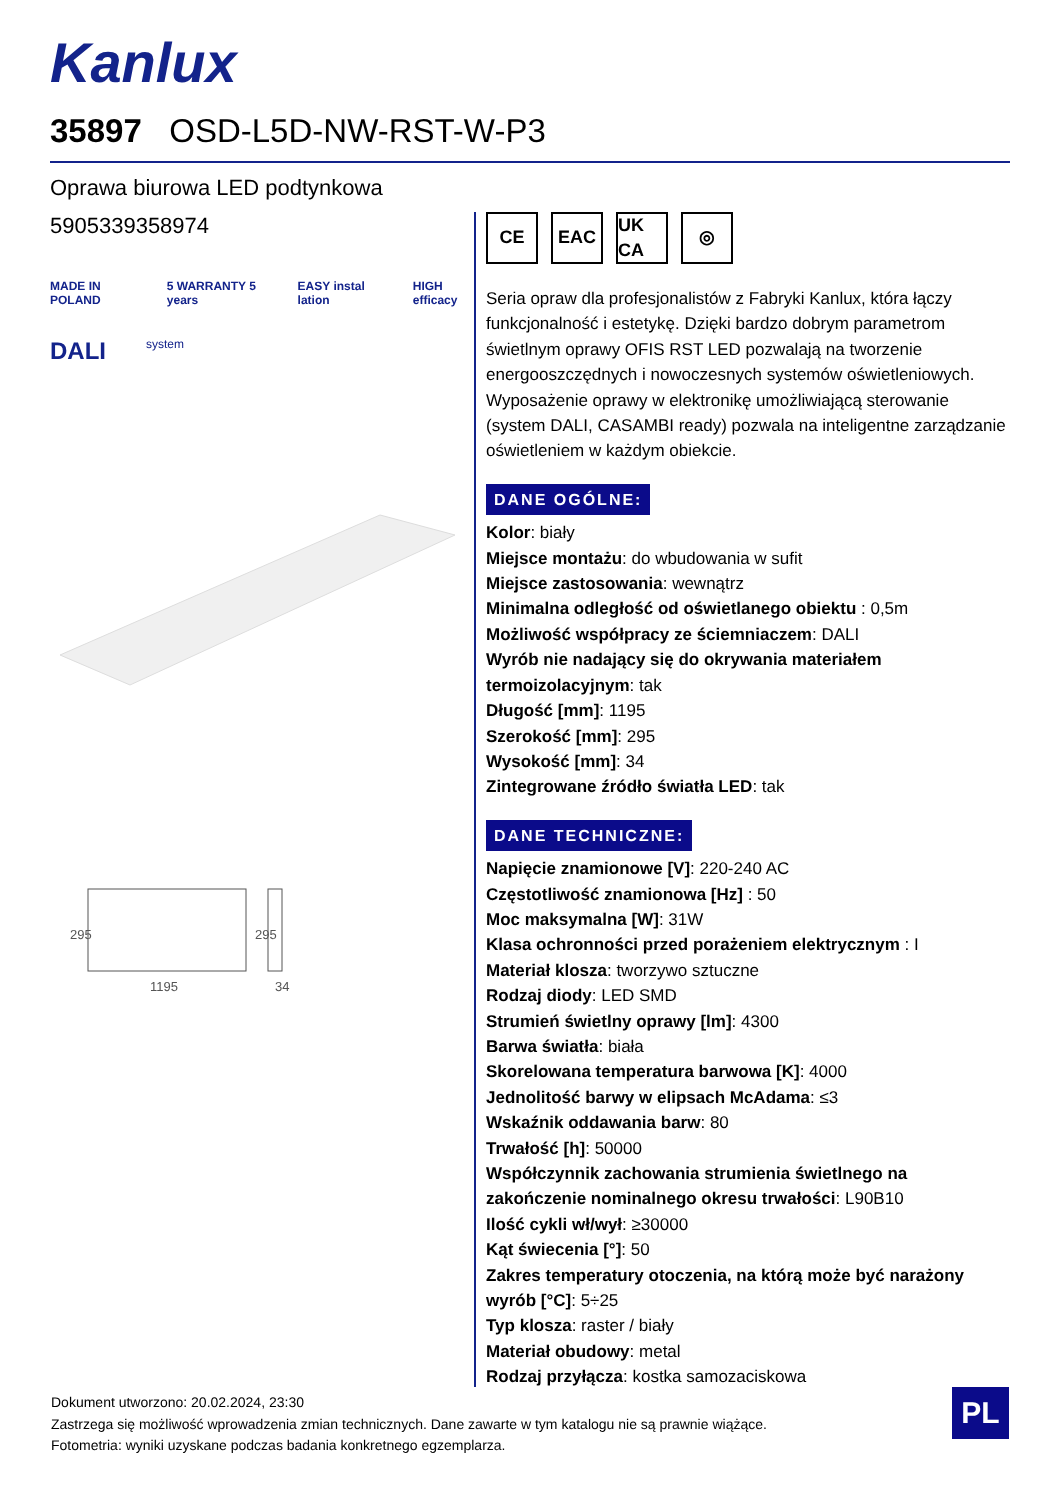Kanlux
35897 OSD-L5D-NW-RST-W-P3
Oprawa biurowa LED podtynkowa
5905339358974
MADE IN POLAND 5 WARRANTY 5 years EASY instal lation HIGH efficacy
DALI system
1195
34
295
295
CE EAC UK CA
◎
Seria opraw dla profesjonalistów z Fabryki Kanlux, która łączy funkcjonalność i estetykę. Dzięki bardzo dobrym parametrom świetlnym oprawy OFIS RST LED pozwalają na tworzenie energooszczędnych i nowoczesnych systemów oświetleniowych. Wyposażenie oprawy w elektronikę umożliwiającą sterowanie (system DALI, CASAMBI ready) pozwala na inteligentne zarządzanie oświetleniem w każdym obiekcie.
DANE OGÓLNE:
Kolor: biały
Miejsce montażu: do wbudowania w sufit
Miejsce zastosowania: wewnątrz
Minimalna odległość od oświetlanego obiektu : 0,5m
Możliwość współpracy ze ściemniaczem: DALI
Wyrób nie nadający się do okrywania materiałem termoizolacyjnym: tak
Długość [mm]: 1195
Szerokość [mm]: 295
Wysokość [mm]: 34
Zintegrowane źródło światła LED: tak
DANE TECHNICZNE:
Napięcie znamionowe [V]: 220-240 AC
Częstotliwość znamionowa [Hz] : 50
Moc maksymalna [W]: 31W
Klasa ochronności przed porażeniem elektrycznym : I
Materiał klosza: tworzywo sztuczne
Rodzaj diody: LED SMD
Strumień świetlny oprawy [lm]: 4300
Barwa światła: biała
Skorelowana temperatura barwowa [K]: 4000
Jednolitość barwy w elipsach McAdama: ≤3
Wskaźnik oddawania barw: 80
Trwałość [h]: 50000
Współczynnik zachowania strumienia świetlnego na zakończenie nominalnego okresu trwałości: L90B10
Ilość cykli wł/wył: ≥30000
Kąt świecenia [°]: 50
Zakres temperatury otoczenia, na którą może być narażony wyrób [°C]: 5÷25
Typ klosza: raster / biały
Materiał obudowy: metal
Rodzaj przyłącza: kostka samozaciskowa
Dokument utworzono: 20.02.2024, 23:30
Zastrzega się możliwość wprowadzenia zmian technicznych. Dane zawarte w tym katalogu nie są prawnie wiążące.
Fotometria: wyniki uzyskane podczas badania konkretnego egzemplarza.
PL